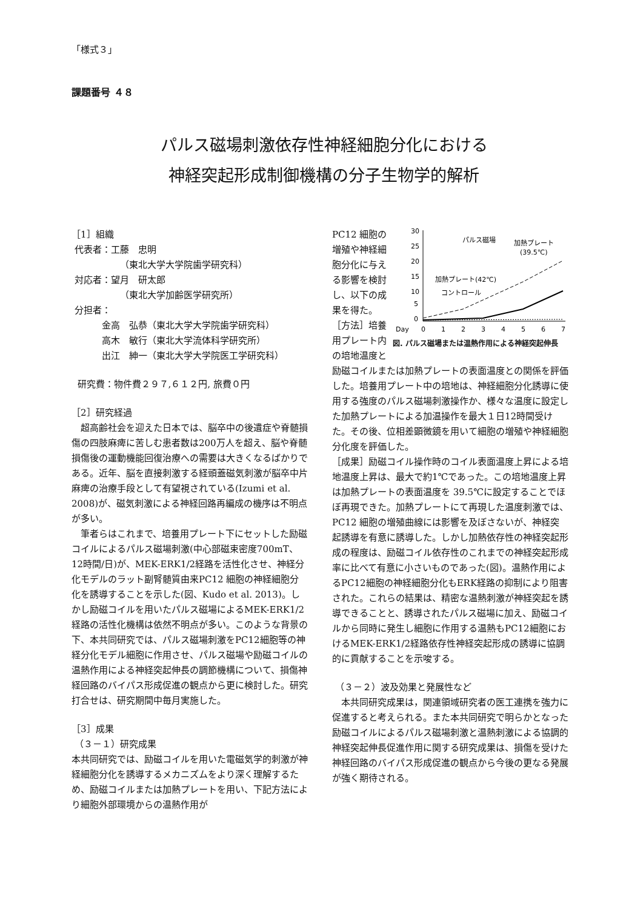「様式３」
課題番号 ４８
パルス磁場刺激依存性神経細胞分化における
神経突起形成制御機構の分子生物学的解析
［1］組織
代表者：工藤　忠明
（東北大学大学院歯学研究科）
対応者：望月　研太郎
（東北大学加齢医学研究所）
分担者：
金高　弘恭（東北大学大学院歯学研究科）
高木　敏行（東北大学流体科学研究所）
出江　紳一（東北大学大学院医工学研究科）
研究費：物件費２９７,６１２円, 旅費０円
［2］研究経過
　超高齢社会を迎えた日本では、脳卒中の後遺症や脊髄損傷の四肢麻痺に苦しむ患者数は200万人を超え、脳や脊髄損傷後の運動機能回復治療への需要は大きくなるばかりである。近年、脳を直接刺激する経頭蓋磁気刺激が脳卒中片麻痺の治療手段として有望視されている(Izumi et al. 2008)が、磁気刺激による神経回路再編成の機序は不明点が多い。
　筆者らはこれまで、培養用プレート下にセットした励磁コイルによるパルス磁場刺激(中心部磁束密度700mT、12時間/日)が、MEK-ERK1/2経路を活性化させ、神経分化モデルのラット副腎髄質由来PC12 細胞の神経細胞分化を誘導することを示した(図、Kudo et al. 2013)。しかし励磁コイルを用いたパルス磁場によるMEK-ERK1/2経路の活性化機構は依然不明点が多い。このような背景の下、本共同研究では、パルス磁場刺激をPC12細胞等の神経分化モデル細胞に作用させ、パルス磁場や励磁コイルの温熱作用による神経突起伸長の調節機構について、損傷神経回路のバイパス形成促進の観点から更に検討した。研究打合せは、研究期間中毎月実施した。
［3］成果
（３－１）研究成果
本共同研究では、励磁コイルを用いた電磁気学的刺激が神経細胞分化を誘導するメカニズムをより深く理解するため、励磁コイルまたは加熱プレートを用い、下記方法により細胞外部環境からの温熱作用が
30
25
20
15
10
5
0
Day
0
1
2
3
4
5
6
7
パルス磁場
加熱プレート
(39.5℃)
加熱プレート(42℃)
コントロール
図. パルス磁場または温熱作用による神経突起伸長
PC12 細胞の増殖や神経細胞分化に与える影響を検討し、以下の成果を得た。
［方法］培養用プレート内の培地温度と励磁コイルまたは加熱プレートの表面温度との関係を評価した。培養用プレート中の培地は、神経細胞分化誘導に使用する強度のパルス磁場刺激操作か、様々な温度に設定した加熱プレートによる加温操作を最大１日12時間受けた。その後、位相差顕微鏡を用いて細胞の増殖や神経細胞分化度を評価した。
［成果］励磁コイル操作時のコイル表面温度上昇による培地温度上昇は、最大で約1℃であった。この培地温度上昇は加熱プレートの表面温度を 39.5℃に設定することでほぼ再現できた。加熱プレートにて再現した温度刺激では、PC12 細胞の増殖曲線には影響を及ぼさないが、神経突起誘導を有意に誘導した。しかし加熱依存性の神経突起形成の程度は、励磁コイル依存性のこれまでの神経突起形成率に比べて有意に小さいものであった(図)。温熱作用によるPC12細胞の神経細胞分化もERK経路の抑制により阻害された。これらの結果は、精密な温熱刺激が神経突起を誘導できることと、誘導されたパルス磁場に加え、励磁コイルから同時に発生し細胞に作用する温熱もPC12細胞におけるMEK-ERK1/2経路依存性神経突起形成の誘導に協調的に貢献することを示唆する。
（３－２）波及効果と発展性など
　本共同研究成果は，関連領域研究者の医工連携を強力に促進すると考えられる。また本共同研究で明らかとなった励磁コイルによるパルス磁場刺激と温熱刺激による協調的神経突起伸長促進作用に関する研究成果は、損傷を受けた神経回路のバイパス形成促進の観点から今後の更なる発展が強く期待される。